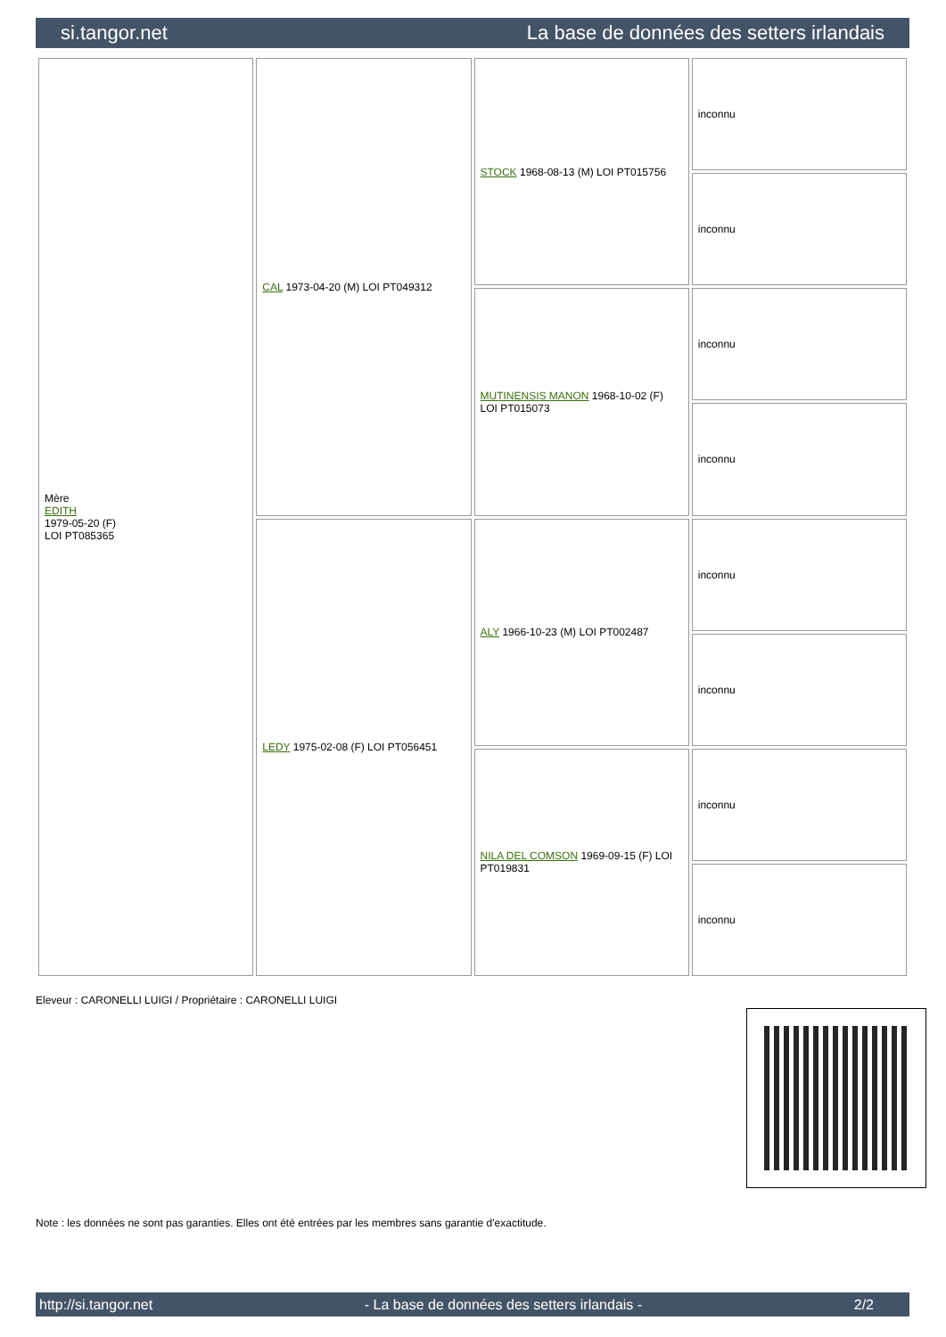si.tangor.net La base de données des setters irlandais
| Mère EDITH 1979-05-20 (F) LOI PT085365 | CAL 1973-04-20 (M) LOI PT049312 | STOCK 1968-08-13 (M) LOI PT015756 | inconnu |
| | | | inconnu |
| | | MUTINENSIS MANON 1968-10-02 (F) LOI PT015073 | inconnu |
| | | | inconnu |
| | LEDY 1975-02-08 (F) LOI PT056451 | ALY 1966-10-23 (M) LOI PT002487 | inconnu |
| | | | inconnu |
| | | NILA DEL COMSON 1969-09-15 (F) LOI PT019831 | inconnu |
| | | | inconnu |
Eleveur : CARONELLI LUIGI / Propriétaire : CARONELLI LUIGI
Note : les données ne sont pas garanties. Elles ont été entrées par les membres sans garantie d'exactitude.
http://si.tangor.net - La base de données des setters irlandais - 2/2